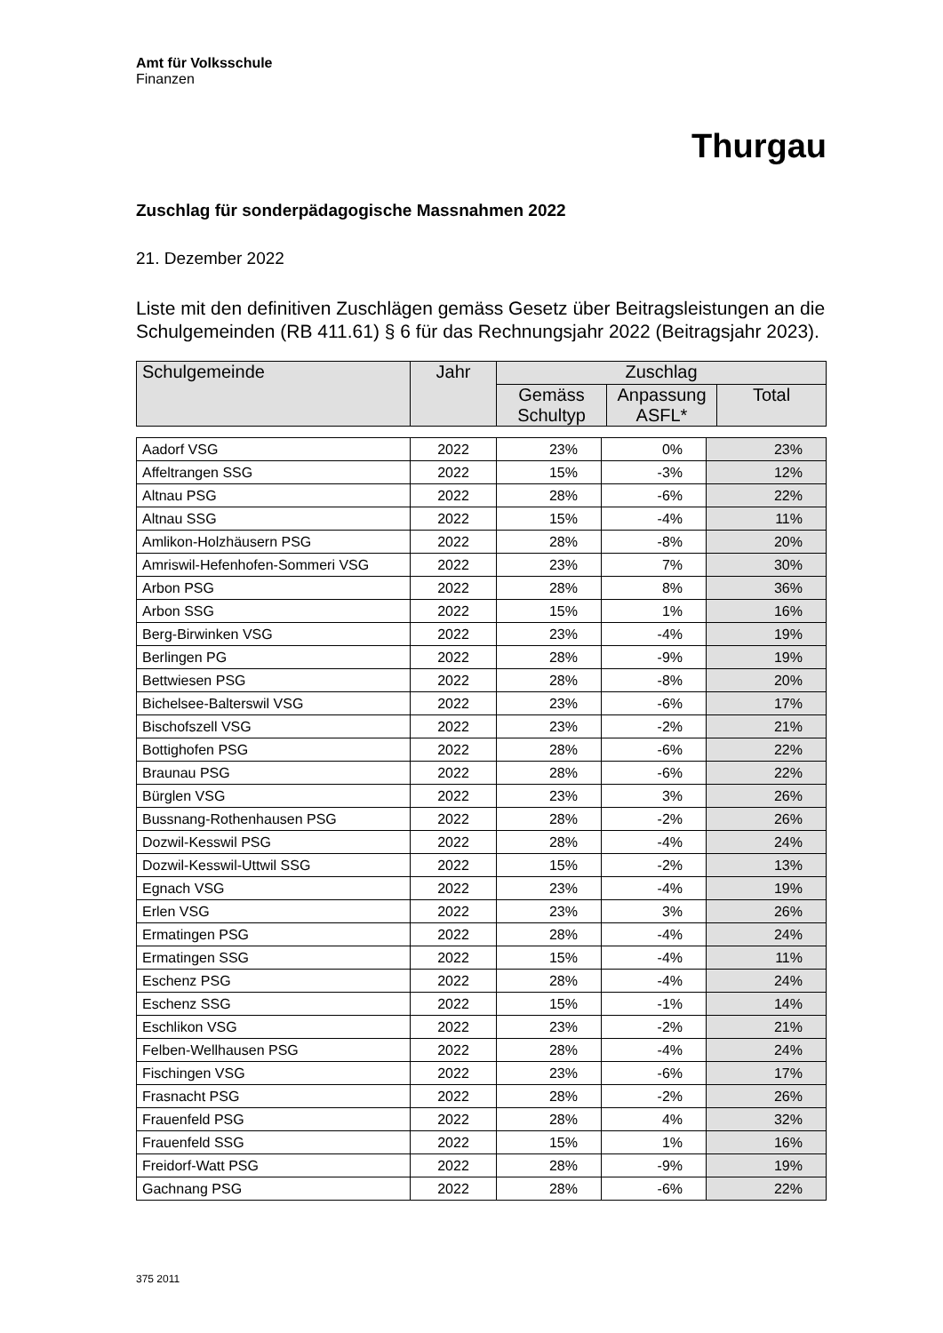Amt für Volksschule
Finanzen
Thurgau
🦁🦁
Zuschlag für sonderpädagogische Massnahmen 2022
21. Dezember 2022
Liste mit den definitiven Zuschlägen gemäss Gesetz über Beitragsleistungen an die Schulgemeinden (RB 411.61) § 6 für das Rechnungsjahr 2022 (Beitragsjahr 2023).
| Schulgemeinde | Jahr | Zuschlag | | |
| --- | --- | --- | --- | --- |
| | | Gemäss Schultyp | Anpassung ASFL* | Total |
| Aadorf VSG | 2022 | 23% | 0% | 23% |
| Affeltrangen SSG | 2022 | 15% | -3% | 12% |
| Altnau PSG | 2022 | 28% | -6% | 22% |
| Altnau SSG | 2022 | 15% | -4% | 11% |
| Amlikon-Holzhäusern PSG | 2022 | 28% | -8% | 20% |
| Amriswil-Hefenhofen-Sommeri VSG | 2022 | 23% | 7% | 30% |
| Arbon PSG | 2022 | 28% | 8% | 36% |
| Arbon SSG | 2022 | 15% | 1% | 16% |
| Berg-Birwinken VSG | 2022 | 23% | -4% | 19% |
| Berlingen PG | 2022 | 28% | -9% | 19% |
| Bettwiesen PSG | 2022 | 28% | -8% | 20% |
| Bichelsee-Balterswil VSG | 2022 | 23% | -6% | 17% |
| Bischofszell VSG | 2022 | 23% | -2% | 21% |
| Bottighofen PSG | 2022 | 28% | -6% | 22% |
| Braunau PSG | 2022 | 28% | -6% | 22% |
| Bürglen VSG | 2022 | 23% | 3% | 26% |
| Bussnang-Rothenhausen PSG | 2022 | 28% | -2% | 26% |
| Dozwil-Kesswil PSG | 2022 | 28% | -4% | 24% |
| Dozwil-Kesswil-Uttwil SSG | 2022 | 15% | -2% | 13% |
| Egnach VSG | 2022 | 23% | -4% | 19% |
| Erlen VSG | 2022 | 23% | 3% | 26% |
| Ermatingen PSG | 2022 | 28% | -4% | 24% |
| Ermatingen SSG | 2022 | 15% | -4% | 11% |
| Eschenz PSG | 2022 | 28% | -4% | 24% |
| Eschenz SSG | 2022 | 15% | -1% | 14% |
| Eschlikon VSG | 2022 | 23% | -2% | 21% |
| Felben-Wellhausen PSG | 2022 | 28% | -4% | 24% |
| Fischingen VSG | 2022 | 23% | -6% | 17% |
| Frasnacht PSG | 2022 | 28% | -2% | 26% |
| Frauenfeld PSG | 2022 | 28% | 4% | 32% |
| Frauenfeld SSG | 2022 | 15% | 1% | 16% |
| Freidorf-Watt PSG | 2022 | 28% | -9% | 19% |
| Gachnang PSG | 2022 | 28% | -6% | 22% |
375 2011